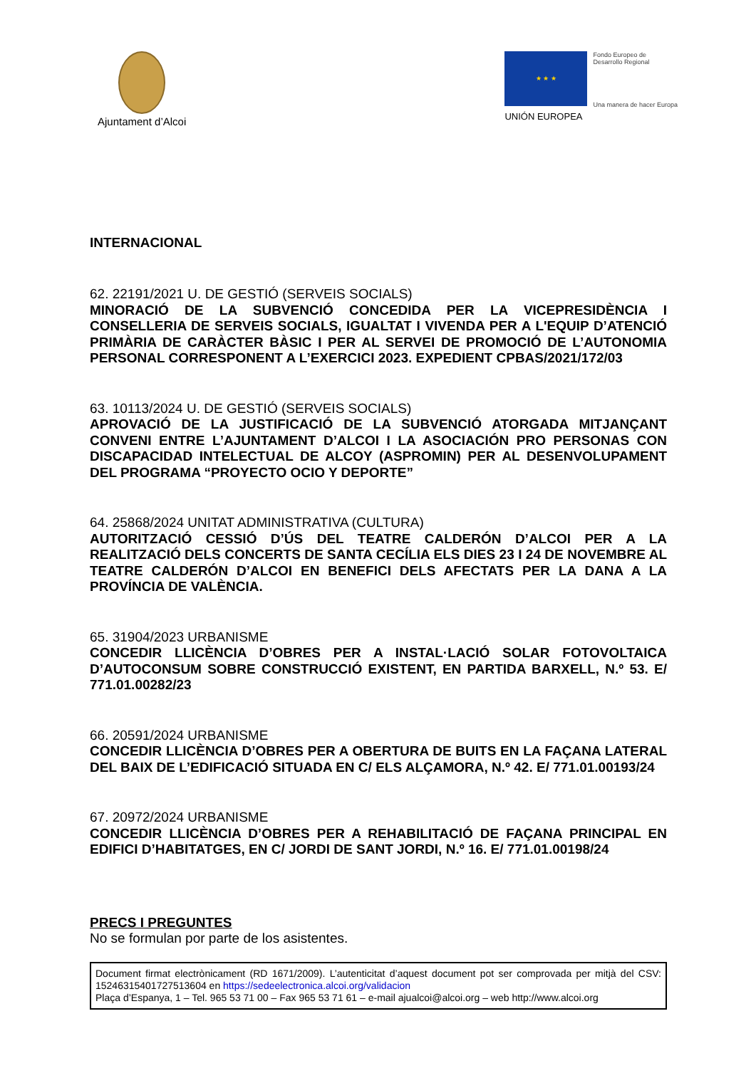Ajuntament d’Alcoi
★ ★ ★
Fondo Europeo de
Desarrollo Regional
Una manera de hacer Europa
UNIÓN EUROPEA
INTERNACIONAL
62. 22191/2021 U. DE GESTIÓ (SERVEIS SOCIALS)
MINORACIÓ DE LA SUBVENCIÓ CONCEDIDA PER LA VICEPRESIDÈNCIA I CONSELLERIA DE SERVEIS SOCIALS, IGUALTAT I VIVENDA PER A L'EQUIP D’ATENCIÓ PRIMÀRIA DE CARÀCTER BÀSIC I PER AL SERVEI DE PROMOCIÓ DE L’AUTONOMIA PERSONAL CORRESPONENT A L’EXERCICI 2023. EXPEDIENT CPBAS/2021/172/03
63. 10113/2024 U. DE GESTIÓ (SERVEIS SOCIALS)
APROVACIÓ DE LA JUSTIFICACIÓ DE LA SUBVENCIÓ ATORGADA MITJANÇANT CONVENI ENTRE L’AJUNTAMENT D’ALCOI I LA ASOCIACIÓN PRO PERSONAS CON DISCAPACIDAD INTELECTUAL DE ALCOY (ASPROMIN) PER AL DESENVOLUPAMENT DEL PROGRAMA “PROYECTO OCIO Y DEPORTE”
64. 25868/2024 UNITAT ADMINISTRATIVA (CULTURA)
AUTORITZACIÓ CESSIÓ D’ÚS DEL TEATRE CALDERÓN D’ALCOI PER A LA REALITZACIÓ DELS CONCERTS DE SANTA CECÍLIA ELS DIES 23 I 24 DE NOVEMBRE AL TEATRE CALDERÓN D’ALCOI EN BENEFICI DELS AFECTATS PER LA DANA A LA PROVÍNCIA DE VALÈNCIA.
65. 31904/2023 URBANISME
CONCEDIR LLICÈNCIA D’OBRES PER A INSTAL·LACIÓ SOLAR FOTOVOLTAICA D’AUTOCONSUM SOBRE CONSTRUCCIÓ EXISTENT, EN PARTIDA BARXELL, N.º 53. E/ 771.01.00282/23
66. 20591/2024 URBANISME
CONCEDIR LLICÈNCIA D’OBRES PER A OBERTURA DE BUITS EN LA FAÇANA LATERAL DEL BAIX DE L’EDIFICACIÓ SITUADA EN C/ ELS ALÇAMORA, N.º 42. E/ 771.01.00193/24
67. 20972/2024 URBANISME
CONCEDIR LLICÈNCIA D’OBRES PER A REHABILITACIÓ DE FAÇANA PRINCIPAL EN EDIFICI D’HABITATGES, EN C/ JORDI DE SANT JORDI, N.º 16. E/ 771.01.00198/24
PRECS I PREGUNTES
No se formulan por parte de los asistentes.
Document firmat electrònicament (RD 1671/2009). L’autenticitat d’aquest document pot ser comprovada per mitjà del CSV: 15246315401727513604 en https://sedeelectronica.alcoi.org/validacion
Plaça d’Espanya, 1 – Tel. 965 53 71 00 – Fax 965 53 71 61 – e-mail ajualcoi@alcoi.org – web http://www.alcoi.org